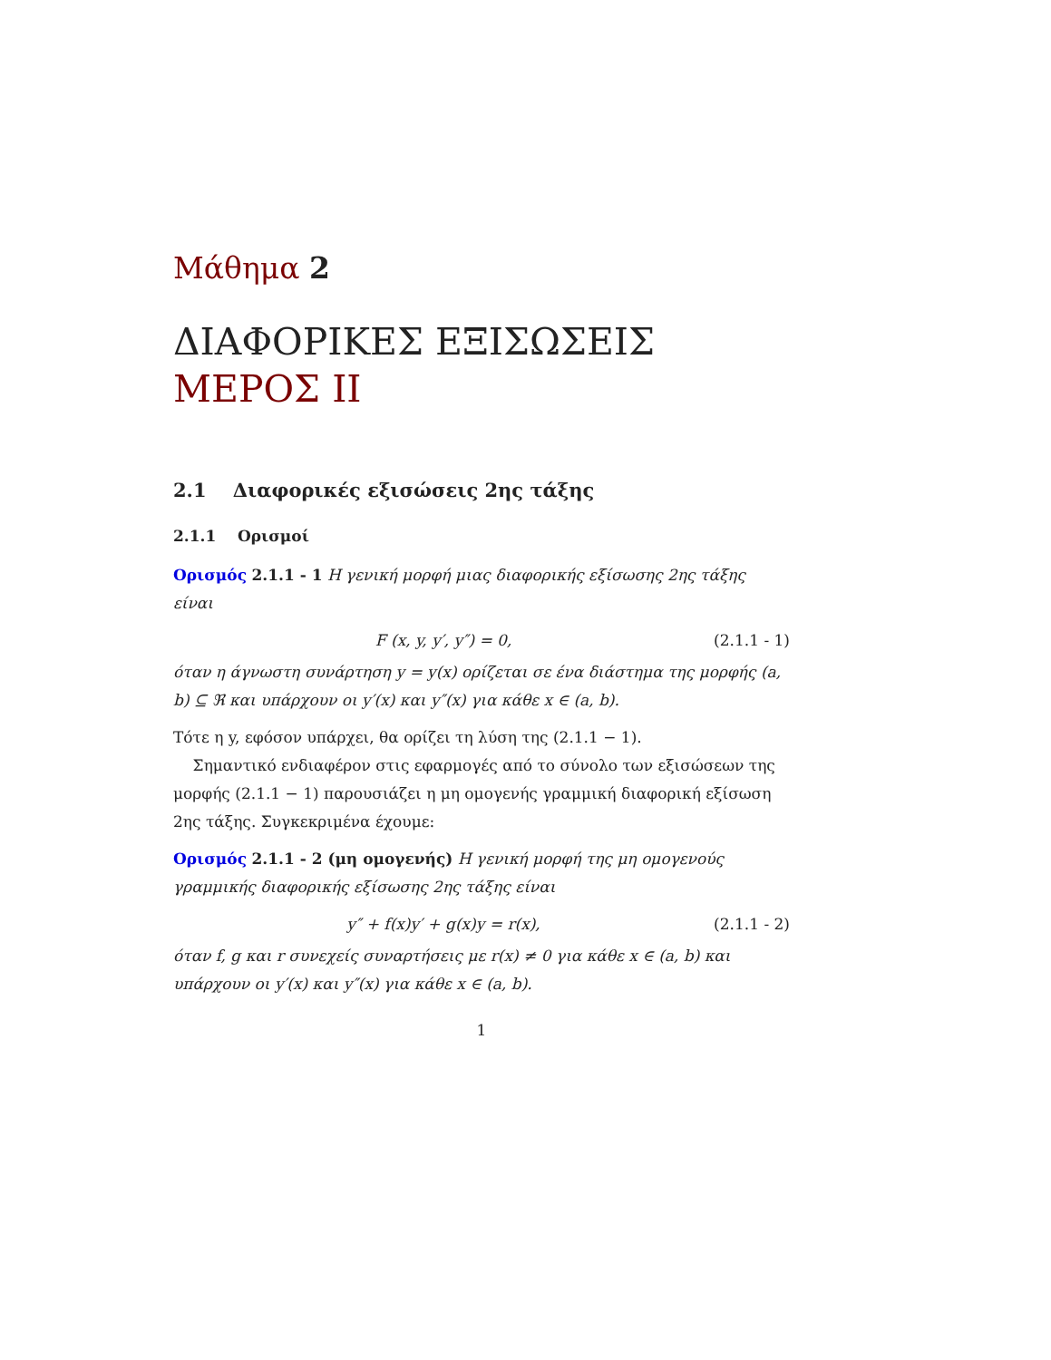Μάθημα 2
ΔΙΑΦΟΡΙΚΕΣ ΕΞΙΣΩΣΕΙΣ
ΜΕΡΟΣ ΙΙ
2.1 Διαφορικές εξισώσεις 2ης τάξης
2.1.1 Ορισμοί
Ορισμός 2.1.1 - 1 Η γενική μορφή μιας διαφορικής εξίσωσης 2ης τάξης είναι
F (x, y, y′, y″) = 0, (2.1.1 - 1)
όταν η άγνωστη συνάρτηση y = y(x) ορίζεται σε ένα διάστημα της μορφής (a, b) ⊆ ℜ και υπάρχουν οι y′(x) και y″(x) για κάθε x ∈ (a, b).
Τότε η y, εφόσον υπάρχει, θα ορίζει τη λύση της (2.1.1 − 1).
Σημαντικό ενδιαφέρον στις εφαρμογές από το σύνολο των εξισώσεων της μορφής (2.1.1 − 1) παρουσιάζει η μη ομογενής γραμμική διαφορική εξίσωση 2ης τάξης. Συγκεκριμένα έχουμε:
Ορισμός 2.1.1 - 2 (μη ομογενής) Η γενική μορφή της μη ομογενούς γραμμικής διαφορικής εξίσωσης 2ης τάξης είναι
y″ + f(x)y′ + g(x)y = r(x), (2.1.1 - 2)
όταν f, g και r συνεχείς συναρτήσεις με r(x) ≠ 0 για κάθε x ∈ (a, b) και υπάρχουν οι y′(x) και y″(x) για κάθε x ∈ (a, b).
1